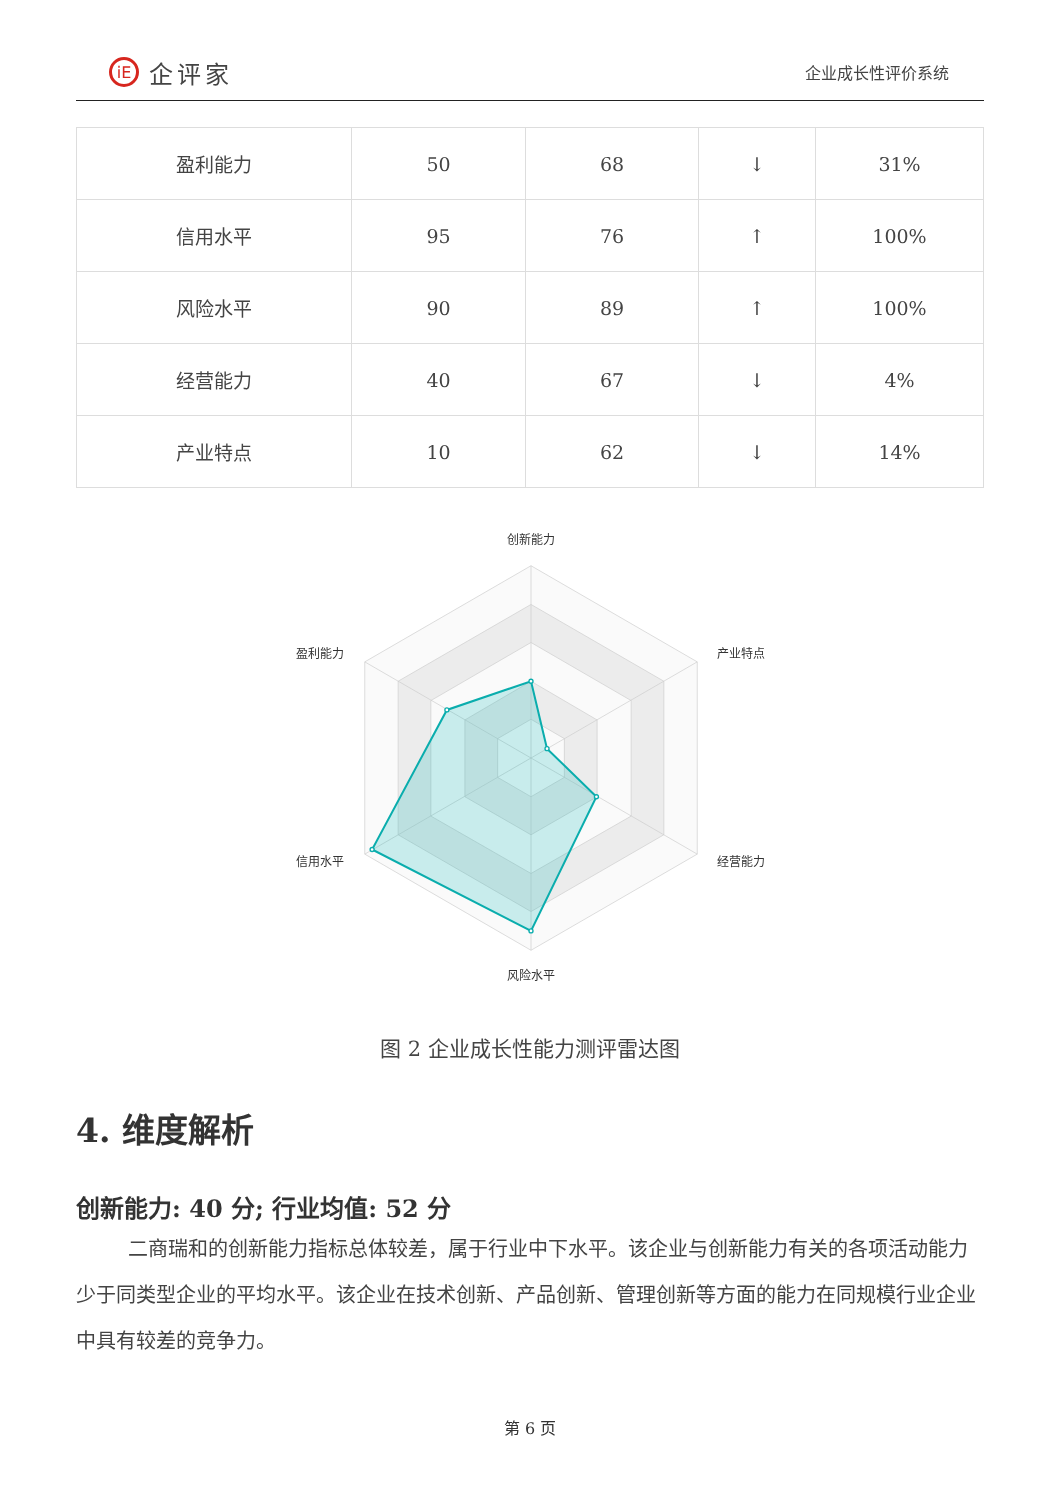iE 企评家
企业成长性评价系统
| 盈利能力 | 50 | 68 | ↓ | 31% |
| 信用水平 | 95 | 76 | ↑ | 100% |
| 风险水平 | 90 | 89 | ↑ | 100% |
| 经营能力 | 40 | 67 | ↓ | 4% |
| 产业特点 | 10 | 62 | ↓ | 14% |
创新能力
产业特点
经营能力
风险水平
信用水平
盈利能力
图 2 企业成长性能力测评雷达图
4. 维度解析
创新能力: 40 分; 行业均值: 52 分
二商瑞和的创新能力指标总体较差，属于行业中下水平。该企业与创新能力有关的各项活动能力少于同类型企业的平均水平。该企业在技术创新、产品创新、管理创新等方面的能力在同规模行业企业中具有较差的竞争力。
第 6 页